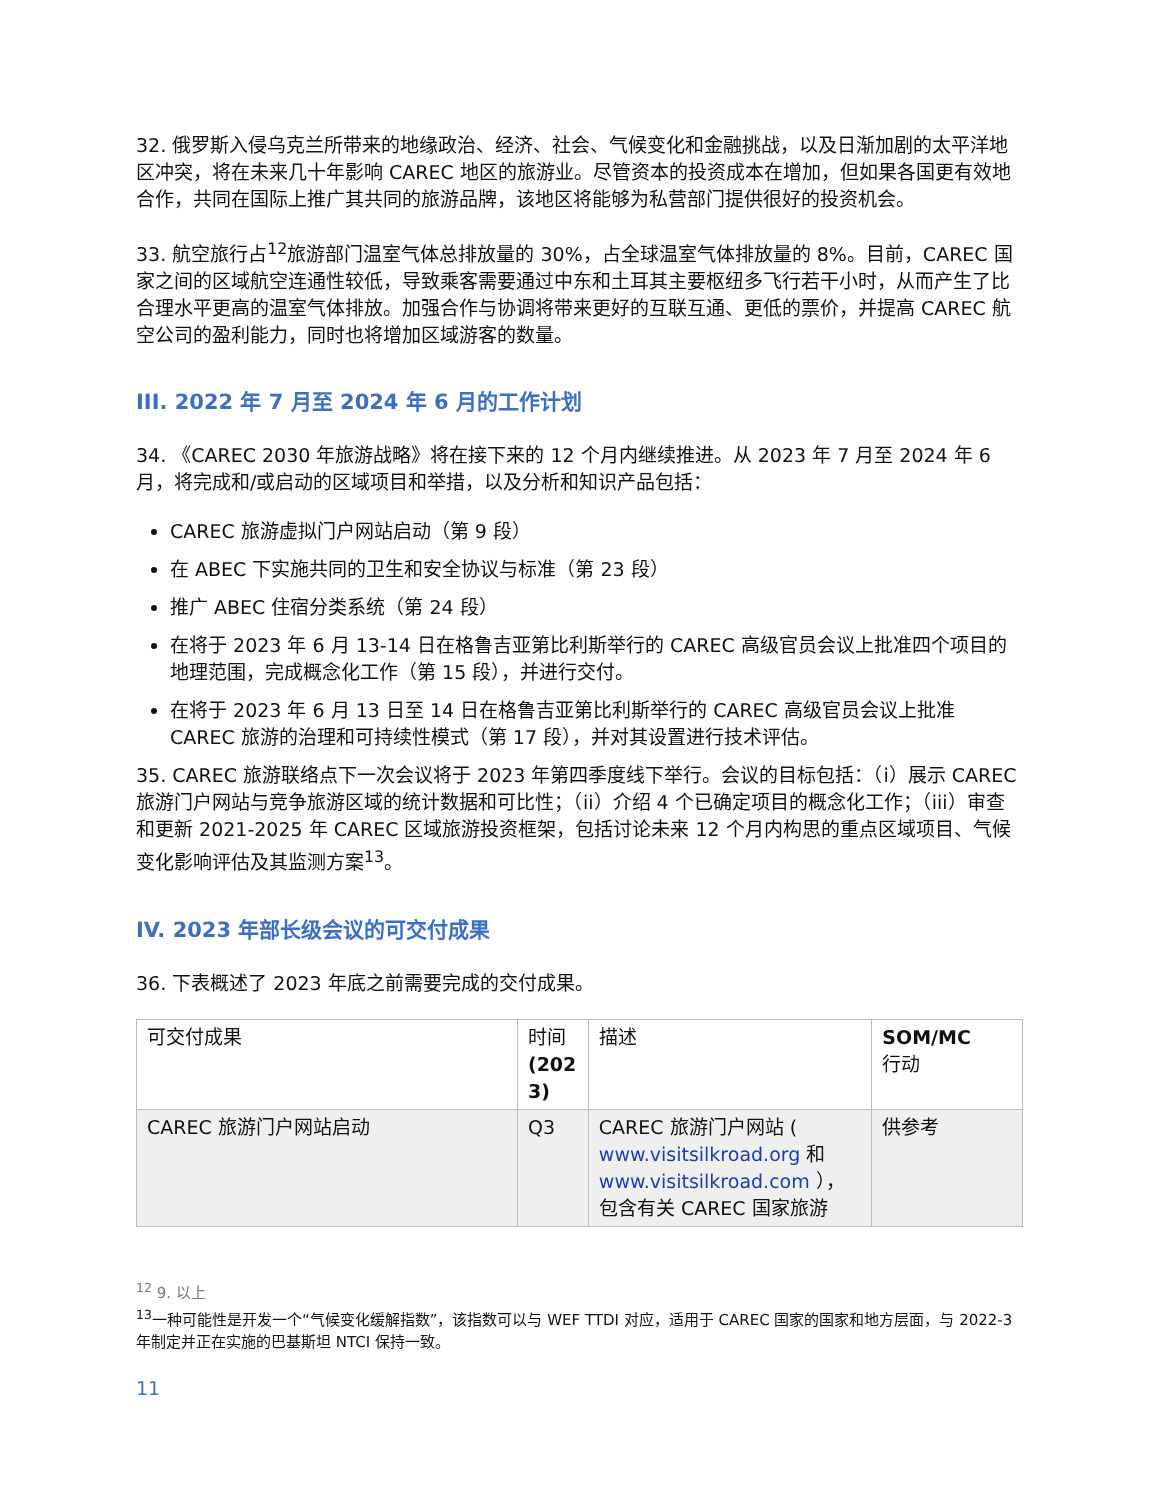32. 俄罗斯入侵乌克兰所带来的地缘政治、经济、社会、气候变化和金融挑战，以及日渐加剧的太平洋地区冲突，将在未来几十年影响 CAREC 地区的旅游业。尽管资本的投资成本在增加，但如果各国更有效地合作，共同在国际上推广其共同的旅游品牌，该地区将能够为私营部门提供很好的投资机会。
33. 航空旅行占<sup>12</sup>旅游部门温室气体总排放量的 30%，占全球温室气体排放量的 8%。目前，CAREC 国家之间的区域航空连通性较低，导致乘客需要通过中东和土耳其主要枢纽多飞行若干小时，从而产生了比合理水平更高的温室气体排放。加强合作与协调将带来更好的互联互通、更低的票价，并提高 CAREC 航空公司的盈利能力，同时也将增加区域游客的数量。
III. 2022 年 7 月至 2024 年 6 月的工作计划
34. 《CAREC 2030 年旅游战略》将在接下来的 12 个月内继续推进。从 2023 年 7 月至 2024 年 6 月，将完成和/或启动的区域项目和举措，以及分析和知识产品包括：
CAREC 旅游虚拟门户网站启动（第 9 段）
在 ABEC 下实施共同的卫生和安全协议与标准（第 23 段）
推广 ABEC 住宿分类系统（第 24 段）
在将于 2023 年 6 月 13-14 日在格鲁吉亚第比利斯举行的 CAREC 高级官员会议上批准四个项目的地理范围，完成概念化工作（第 15 段），并进行交付。
在将于 2023 年 6 月 13 日至 14 日在格鲁吉亚第比利斯举行的 CAREC 高级官员会议上批准 CAREC 旅游的治理和可持续性模式（第 17 段），并对其设置进行技术评估。
35. CAREC 旅游联络点下一次会议将于 2023 年第四季度线下举行。会议的目标包括：（i）展示 CAREC 旅游门户网站与竞争旅游区域的统计数据和可比性；（ii）介绍 4 个已确定项目的概念化工作；（iii）审查和更新 2021-2025 年 CAREC 区域旅游投资框架，包括讨论未来 12 个月内构思的重点区域项目、气候变化影响评估及其监测方案<sup>13</sup>。
IV. 2023 年部长级会议的可交付成果
36. 下表概述了 2023 年底之前需要完成的交付成果。
| 可交付成果 | 时间 (202 3) | 描述 | SOM/MC 行动 |
| CAREC 旅游门户网站启动 | Q3 | CAREC 旅游门户网站 ( www.visitsilkroad.org 和 www.visitsilkroad.com ），包含有关 CAREC 国家旅游 | 供参考 |
<sup>12</sup> 9. 以上
<sup>13</sup> 一种可能性是开发一个“气候变化缓解指数”，该指数可以与 WEF TTDI 对应，适用于 CAREC 国家的国家和地方层面，与 2022-3 年制定并正在实施的巴基斯坦 NTCI 保持一致。
11